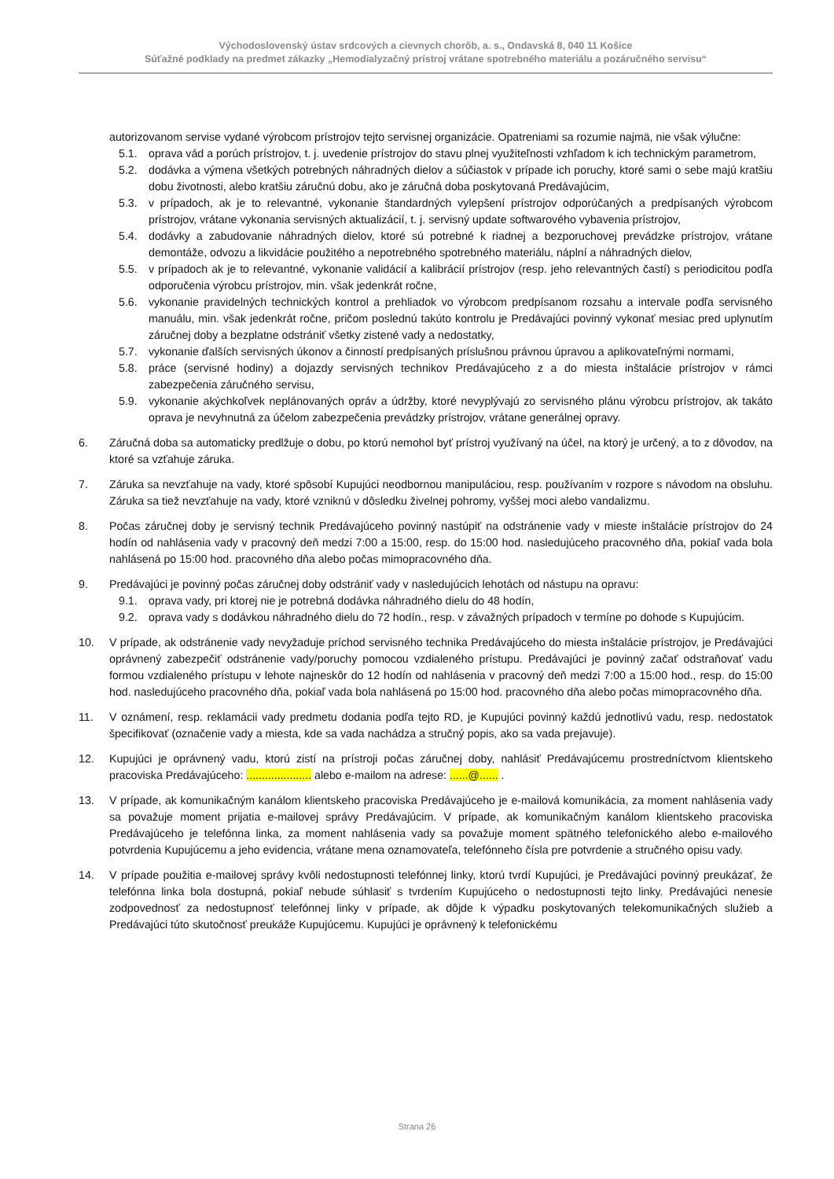Východoslovenský ústav srdcových a cievnych chorôb, a. s., Ondavská 8, 040 11 Košice
Súťažné podklady na predmet zákazky „Hemodialyzačný prístroj vrátane spotrebného materiálu a pozáručného servisu“
autorizovanom servise vydané výrobcom prístrojov tejto servisnej organizácie. Opatreniami sa rozumie najmä, nie však výlučne:
5.1. oprava vád a porúch prístrojov, t. j. uvedenie prístrojov do stavu plnej využiteľnosti vzhľadom k ich technickým parametrom,
5.2. dodávka a výmena všetkých potrebných náhradných dielov a súčiastok v prípade ich poruchy, ktoré sami o sebe majú kratšiu dobu životnosti, alebo kratšiu záručnú dobu, ako je záručná doba poskytovaná Predávajúcim,
5.3. v prípadoch, ak je to relevantné, vykonanie štandardných vylepšení prístrojov odporúčaných a predpísaných výrobcom prístrojov, vrátane vykonania servisných aktualizácií, t. j. servisný update softwarového vybavenia prístrojov,
5.4. dodávky a zabudovanie náhradných dielov, ktoré sú potrebné k riadnej a bezporuchovej prevádzke prístrojov, vrátane demontáže, odvozu a likvidácie použitého a nepotrebného spotrebného materiálu, náplní a náhradných dielov,
5.5. v prípadoch ak je to relevantné, vykonanie validácií a kalibrácií prístrojov (resp. jeho relevantných častí) s periodicitou podľa odporučenia výrobcu prístrojov, min. však jedenkrát ročne,
5.6. vykonanie pravidelných technických kontrol a prehliadok vo výrobcom predpísanom rozsahu a intervale podľa servisného manuálu, min. však jedenkrát ročne, pričom poslednú takúto kontrolu je Predávajúci povinný vykonať mesiac pred uplynutím záručnej doby a bezplatne odstrániť všetky zistené vady a nedostatky,
5.7. vykonanie ďalších servisných úkonov a činností predpísaných príslušnou právnou úpravou a aplikovateľnými normami,
5.8. práce (servisné hodiny) a dojazdy servisných technikov Predávajúceho z a do miesta inštalácie prístrojov v rámci zabezpečenia záručného servisu,
5.9. vykonanie akýchkoľvek neplánovaných opráv a údržby, ktoré nevyplývajú zo servisného plánu výrobcu prístrojov, ak takáto oprava je nevyhnutná za účelom zabezpečenia prevádzky prístrojov, vrátane generálnej opravy.
6. Záručná doba sa automaticky predlžuje o dobu, po ktorú nemohol byť prístroj využívaný na účel, na ktorý je určený, a to z dôvodov, na ktoré sa vzťahuje záruka.
7. Záruka sa nevzťahuje na vady, ktoré spôsobí Kupujúci neodbornou manipuláciou, resp. používaním v rozpore s návodom na obsluhu. Záruka sa tiež nevzťahuje na vady, ktoré vzniknú v dôsledku živelnej pohromy, vyššej moci alebo vandalizmu.
8. Počas záručnej doby je servisný technik Predávajúceho povinný nastúpiť na odstránenie vady v mieste inštalácie prístrojov do 24 hodín od nahlásenia vady v pracovný deň medzi 7:00 a 15:00, resp. do 15:00 hod. nasledujúceho pracovného dňa, pokiaľ vada bola nahlásená po 15:00 hod. pracovného dňa alebo počas mimopracovného dňa.
9. Predávajúci je povinný počas záručnej doby odstrániť vady v nasledujúcich lehotách od nástupu na opravu:
9.1. oprava vady, pri ktorej nie je potrebná dodávka náhradného dielu do 48 hodín,
9.2. oprava vady s dodávkou náhradného dielu do 72 hodín., resp. v závažných prípadoch v termíne po dohode s Kupujúcim.
10. V prípade, ak odstránenie vady nevyžaduje príchod servisného technika Predávajúceho do miesta inštalácie prístrojov, je Predávajúci oprávnený zabezpečiť odstránenie vady/poruchy pomocou vzdialeného prístupu. Predávajúci je povinný začať odstraňovať vadu formou vzdialeného prístupu v lehote najneskôr do 12 hodín od nahlásenia v pracovný deň medzi 7:00 a 15:00 hod., resp. do 15:00 hod. nasledujúceho pracovného dňa, pokiaľ vada bola nahlásená po 15:00 hod. pracovného dňa alebo počas mimopracovného dňa.
11. V oznámení, resp. reklamácii vady predmetu dodania podľa tejto RD, je Kupujúci povinný každú jednotlivú vadu, resp. nedostatok špecifikovať (označenie vady a miesta, kde sa vada nachádza a stručný popis, ako sa vada prejavuje).
12. Kupujúci je oprávnený vadu, ktorú zistí na prístroji počas záručnej doby, nahlásiť Predávajúcemu prostredníctvom klientskeho pracoviska Predávajúceho: ..................... alebo e-mailom na adrese: ......@...... .
13. V prípade, ak komunikačným kanálom klientskeho pracoviska Predávajúceho je e-mailová komunikácia, za moment nahlásenia vady sa považuje moment prijatia e-mailovej správy Predávajúcim. V prípade, ak komunikačným kanálom klientskeho pracoviska Predávajúceho je telefónna linka, za moment nahlásenia vady sa považuje moment spätného telefonického alebo e-mailového potvrdenia Kupujúcemu a jeho evidencia, vrátane mena oznamovateľa, telefónneho čísla pre potvrdenie a stručného opisu vady.
14. V prípade použitia e-mailovej správy kvôli nedostupnosti telefónnej linky, ktorú tvrdí Kupujúci, je Predávajúci povinný preukázať, že telefónna linka bola dostupná, pokiaľ nebude súhlasiť s tvrdením Kupujúceho o nedostupnosti tejto linky. Predávajúci nenesie zodpovednosť za nedostupnosť telefónnej linky v prípade, ak dôjde k výpadku poskytovaných telekomunikačných služieb a Predávajúci túto skutočnosť preukáže Kupujúcemu. Kupujúci je oprávnený k telefonickému
Strana 26